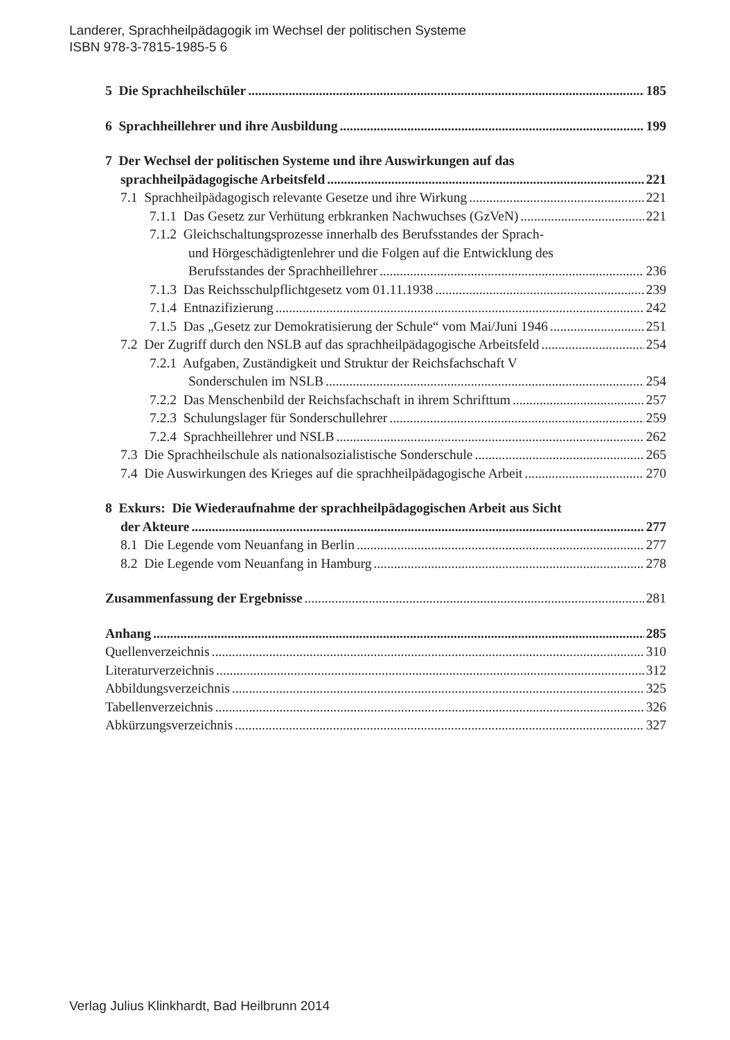Landerer, Sprachheilpädagogik im Wechsel der politischen Systeme
ISBN 978-3-7815-1985-5 6
5 Die Sprachheilschüler 185
6 Sprachheillehrer und ihre Ausbildung 199
7 Der Wechsel der politischen Systeme und ihre Auswirkungen auf das
sprachheilpädagogische Arbeitsfeld 221
7.1 Sprachheilpädagogisch relevante Gesetze und ihre Wirkung 221
7.1.1 Das Gesetz zur Verhütung erbkranken Nachwuchses (GzVeN) 221
7.1.2 Gleichschaltungsprozesse innerhalb des Berufsstandes der Sprach-
und Hörgeschädigtenlehrer und die Folgen auf die Entwicklung des
Berufsstandes der Sprachheillehrer 236
7.1.3 Das Reichsschulpflichtgesetz vom 01.11.1938 239
7.1.4 Entnazifizierung 242
7.1.5 Das „Gesetz zur Demokratisierung der Schule“ vom Mai/Juni 1946 251
7.2 Der Zugriff durch den NSLB auf das sprachheilpädagogische Arbeitsfeld 254
7.2.1 Aufgaben, Zuständigkeit und Struktur der Reichsfachschaft V
Sonderschulen im NSLB 254
7.2.2 Das Menschenbild der Reichsfachschaft in ihrem Schrifttum 257
7.2.3 Schulungslager für Sonderschullehrer 259
7.2.4 Sprachheillehrer und NSLB 262
7.3 Die Sprachheilschule als nationalsozialistische Sonderschule 265
7.4 Die Auswirkungen des Krieges auf die sprachheilpädagogische Arbeit 270
8 Exkurs: Die Wiederaufnahme der sprachheilpädagogischen Arbeit aus Sicht
der Akteure 277
8.1 Die Legende vom Neuanfang in Berlin 277
8.2 Die Legende vom Neuanfang in Hamburg 278
Zusammenfassung der Ergebnisse 281
Anhang 285
Quellenverzeichnis 310
Literaturverzeichnis 312
Abbildungsverzeichnis 325
Tabellenverzeichnis 326
Abkürzungsverzeichnis 327
Verlag Julius Klinkhardt, Bad Heilbrunn 2014